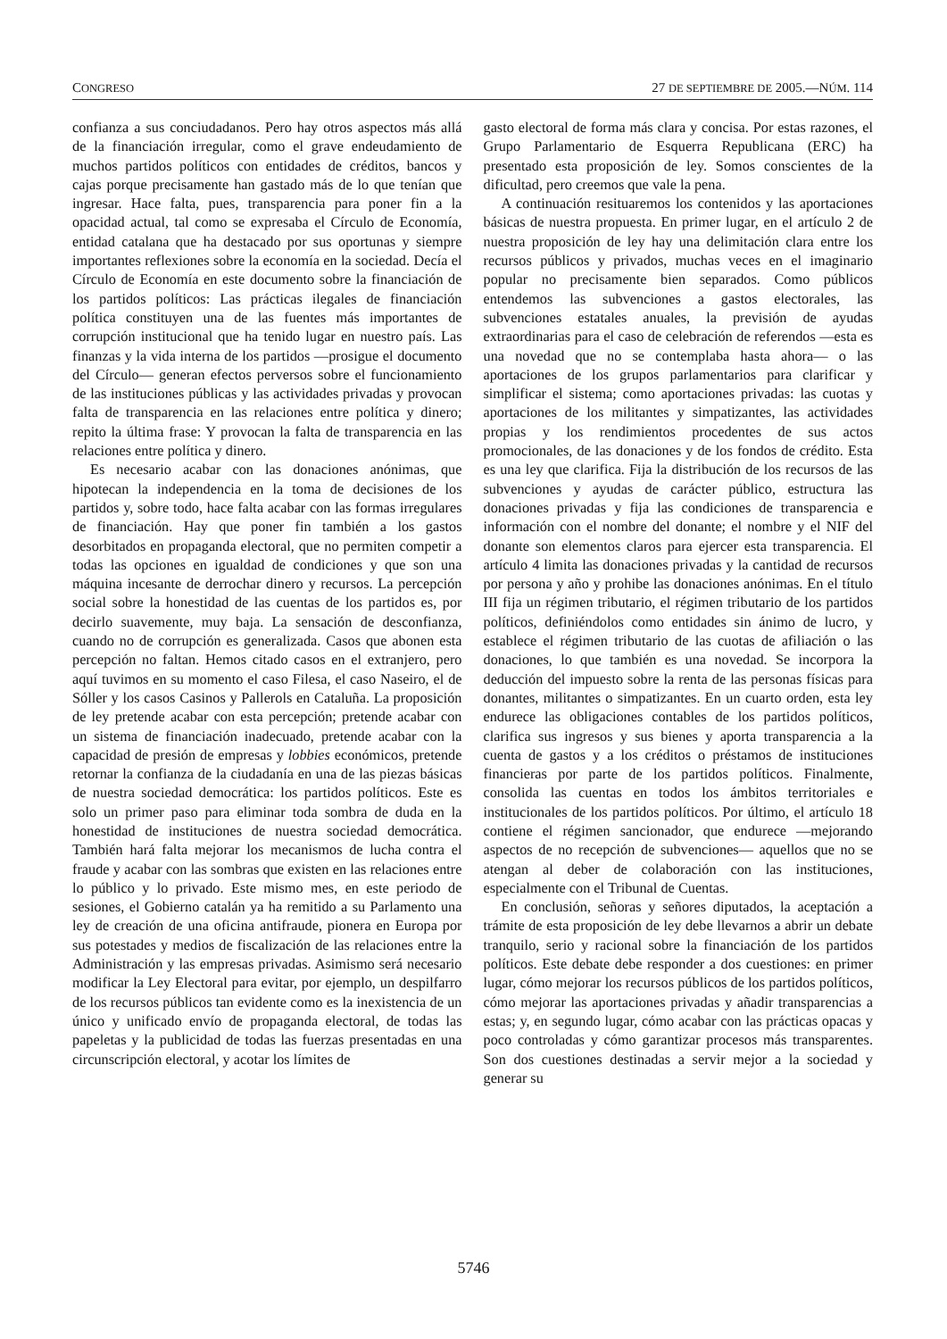CONGRESO 27 DE SEPTIEMBRE DE 2005.—NÚM. 114
confianza a sus conciudadanos. Pero hay otros aspectos más allá de la financiación irregular, como el grave endeudamiento de muchos partidos políticos con entidades de créditos, bancos y cajas porque precisamente han gastado más de lo que tenían que ingresar. Hace falta, pues, transparencia para poner fin a la opacidad actual, tal como se expresaba el Círculo de Economía, entidad catalana que ha destacado por sus oportunas y siempre importantes reflexiones sobre la economía en la sociedad. Decía el Círculo de Economía en este documento sobre la financiación de los partidos políticos: Las prácticas ilegales de financiación política constituyen una de las fuentes más importantes de corrupción institucional que ha tenido lugar en nuestro país. Las finanzas y la vida interna de los partidos —prosigue el documento del Círculo— generan efectos perversos sobre el funcionamiento de las instituciones públicas y las actividades privadas y provocan falta de transparencia en las relaciones entre política y dinero; repito la última frase: Y provocan la falta de transparencia en las relaciones entre política y dinero.
Es necesario acabar con las donaciones anónimas, que hipotecan la independencia en la toma de decisiones de los partidos y, sobre todo, hace falta acabar con las formas irregulares de financiación. Hay que poner fin también a los gastos desorbitados en propaganda electoral, que no permiten competir a todas las opciones en igualdad de condiciones y que son una máquina incesante de derrochar dinero y recursos. La percepción social sobre la honestidad de las cuentas de los partidos es, por decirlo suavemente, muy baja. La sensación de desconfianza, cuando no de corrupción es generalizada. Casos que abonen esta percepción no faltan. Hemos citado casos en el extranjero, pero aquí tuvimos en su momento el caso Filesa, el caso Naseiro, el de Sóller y los casos Casinos y Pallerols en Cataluña. La proposición de ley pretende acabar con esta percepción; pretende acabar con un sistema de financiación inadecuado, pretende acabar con la capacidad de presión de empresas y lobbies económicos, pretende retornar la confianza de la ciudadanía en una de las piezas básicas de nuestra sociedad democrática: los partidos políticos. Este es solo un primer paso para eliminar toda sombra de duda en la honestidad de instituciones de nuestra sociedad democrática. También hará falta mejorar los mecanismos de lucha contra el fraude y acabar con las sombras que existen en las relaciones entre lo público y lo privado. Este mismo mes, en este periodo de sesiones, el Gobierno catalán ya ha remitido a su Parlamento una ley de creación de una oficina antifraude, pionera en Europa por sus potestades y medios de fiscalización de las relaciones entre la Administración y las empresas privadas. Asimismo será necesario modificar la Ley Electoral para evitar, por ejemplo, un despilfarro de los recursos públicos tan evidente como es la inexistencia de un único y unificado envío de propaganda electoral, de todas las papeletas y la publicidad de todas las fuerzas presentadas en una circunscripción electoral, y acotar los límites de
gasto electoral de forma más clara y concisa. Por estas razones, el Grupo Parlamentario de Esquerra Republicana (ERC) ha presentado esta proposición de ley. Somos conscientes de la dificultad, pero creemos que vale la pena.
A continuación resituaremos los contenidos y las aportaciones básicas de nuestra propuesta. En primer lugar, en el artículo 2 de nuestra proposición de ley hay una delimitación clara entre los recursos públicos y privados, muchas veces en el imaginario popular no precisamente bien separados. Como públicos entendemos las subvenciones a gastos electorales, las subvenciones estatales anuales, la previsión de ayudas extraordinarias para el caso de celebración de referendos —esta es una novedad que no se contemplaba hasta ahora— o las aportaciones de los grupos parlamentarios para clarificar y simplificar el sistema; como aportaciones privadas: las cuotas y aportaciones de los militantes y simpatizantes, las actividades propias y los rendimientos procedentes de sus actos promocionales, de las donaciones y de los fondos de crédito. Esta es una ley que clarifica. Fija la distribución de los recursos de las subvenciones y ayudas de carácter público, estructura las donaciones privadas y fija las condiciones de transparencia e información con el nombre del donante; el nombre y el NIF del donante son elementos claros para ejercer esta transparencia. El artículo 4 limita las donaciones privadas y la cantidad de recursos por persona y año y prohibe las donaciones anónimas. En el título III fija un régimen tributario, el régimen tributario de los partidos políticos, definiéndolos como entidades sin ánimo de lucro, y establece el régimen tributario de las cuotas de afiliación o las donaciones, lo que también es una novedad. Se incorpora la deducción del impuesto sobre la renta de las personas físicas para donantes, militantes o simpatizantes. En un cuarto orden, esta ley endurece las obligaciones contables de los partidos políticos, clarifica sus ingresos y sus bienes y aporta transparencia a la cuenta de gastos y a los créditos o préstamos de instituciones financieras por parte de los partidos políticos. Finalmente, consolida las cuentas en todos los ámbitos territoriales e institucionales de los partidos políticos. Por último, el artículo 18 contiene el régimen sancionador, que endurece —mejorando aspectos de no recepción de subvenciones— aquellos que no se atengan al deber de colaboración con las instituciones, especialmente con el Tribunal de Cuentas.
En conclusión, señoras y señores diputados, la aceptación a trámite de esta proposición de ley debe llevarnos a abrir un debate tranquilo, serio y racional sobre la financiación de los partidos políticos. Este debate debe responder a dos cuestiones: en primer lugar, cómo mejorar los recursos públicos de los partidos políticos, cómo mejorar las aportaciones privadas y añadir transparencias a estas; y, en segundo lugar, cómo acabar con las prácticas opacas y poco controladas y cómo garantizar procesos más transparentes. Son dos cuestiones destinadas a servir mejor a la sociedad y generar su
5746